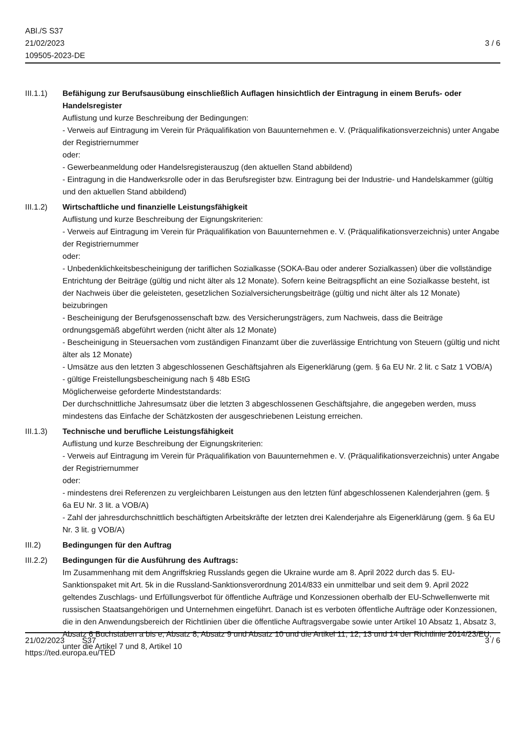ABl./S S37
21/02/2023
109505-2023-DE
3 / 6
III.1.1)
Befähigung zur Berufsausübung einschließlich Auflagen hinsichtlich der Eintragung in einem Berufs- oder Handelsregister
Auflistung und kurze Beschreibung der Bedingungen:
- Verweis auf Eintragung im Verein für Präqualifikation von Bauunternehmen e. V. (Präqualifikationsverzeichnis) unter Angabe der Registriernummer
oder:
- Gewerbeanmeldung oder Handelsregisterauszug (den aktuellen Stand abbildend)
- Eintragung in die Handwerksrolle oder in das Berufsregister bzw. Eintragung bei der Industrie- und Handelskammer (gültig und den aktuellen Stand abbildend)
III.1.2)
Wirtschaftliche und finanzielle Leistungsfähigkeit
Auflistung und kurze Beschreibung der Eignungskriterien:
- Verweis auf Eintragung im Verein für Präqualifikation von Bauunternehmen e. V. (Präqualifikationsverzeichnis) unter Angabe der Registriernummer
oder:
- Unbedenklichkeitsbescheinigung der tariflichen Sozialkasse (SOKA-Bau oder anderer Sozialkassen) über die vollständige Entrichtung der Beiträge (gültig und nicht älter als 12 Monate). Sofern keine Beitragspflicht an eine Sozialkasse besteht, ist der Nachweis über die geleisteten, gesetzlichen Sozialversicherungsbeiträge (gültig und nicht älter als 12 Monate) beizubringen
- Bescheinigung der Berufsgenossenschaft bzw. des Versicherungsträgers, zum Nachweis, dass die Beiträge ordnungsgemäß abgeführt werden (nicht älter als 12 Monate)
- Bescheinigung in Steuersachen vom zuständigen Finanzamt über die zuverlässige Entrichtung von Steuern (gültig und nicht älter als 12 Monate)
- Umsätze aus den letzten 3 abgeschlossenen Geschäftsjahren als Eigenerklärung (gem. § 6a EU Nr. 2 lit. c Satz 1 VOB/A)
- gültige Freistellungsbescheinigung nach § 48b EStG
Möglicherweise geforderte Mindeststandards:
Der durchschnittliche Jahresumsatz über die letzten 3 abgeschlossenen Geschäftsjahre, die angegeben werden, muss mindestens das Einfache der Schätzkosten der ausgeschriebenen Leistung erreichen.
III.1.3)
Technische und berufliche Leistungsfähigkeit
Auflistung und kurze Beschreibung der Eignungskriterien:
- Verweis auf Eintragung im Verein für Präqualifikation von Bauunternehmen e. V. (Präqualifikationsverzeichnis) unter Angabe der Registriernummer
oder:
- mindestens drei Referenzen zu vergleichbaren Leistungen aus den letzten fünf abgeschlossenen Kalenderjahren (gem. § 6a EU Nr. 3 lit. a VOB/A)
- Zahl der jahresdurchschnittlich beschäftigten Arbeitskräfte der letzten drei Kalenderjahre als Eigenerklärung (gem. § 6a EU Nr. 3 lit. g VOB/A)
III.2) Bedingungen für den Auftrag
III.2.2)
Bedingungen für die Ausführung des Auftrags:
Im Zusammenhang mit dem Angriffskrieg Russlands gegen die Ukraine wurde am 8. April 2022 durch das 5. EU-Sanktionspaket mit Art. 5k in die Russland-Sanktionsverordnung 2014/833 ein unmittelbar und seit dem 9. April 2022 geltendes Zuschlags- und Erfüllungsverbot für öffentliche Aufträge und Konzessionen oberhalb der EU-Schwellenwerte mit russischen Staatsangehörigen und Unternehmen eingeführt. Danach ist es verboten öffentliche Aufträge oder Konzessionen, die in den Anwendungsbereich der Richtlinien über die öffentliche Auftragsvergabe sowie unter Artikel 10 Absatz 1, Absatz 3, Absatz 6 Buchstaben a bis e, Absatz 8, Absatz 9 und Absatz 10 und die Artikel 11, 12, 13 und 14 der Richtlinie 2014/23/EU, unter die Artikel 7 und 8, Artikel 10
21/02/2023 S37
https://ted.europa.eu/TED
3 / 6